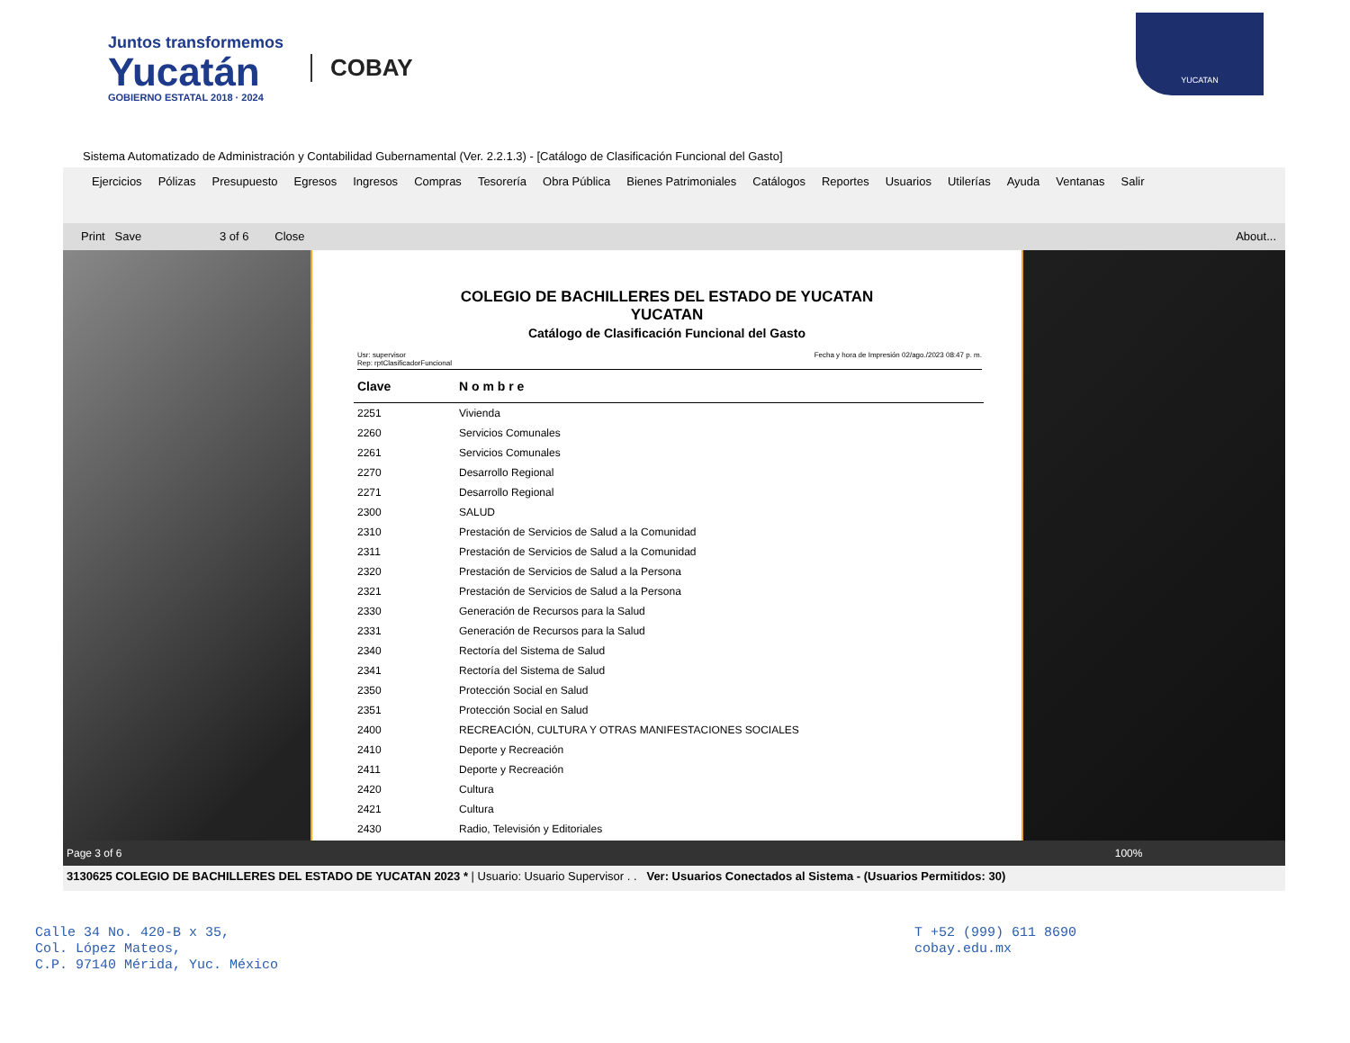Juntos transformemos
Yucatán
GOBIERNO ESTATAL 2018 · 2024
COBAY
YUCATAN
Sistema Automatizado de Administración y Contabilidad Gubernamental (Ver. 2.2.1.3) - [Catálogo de Clasificación Funcional del Gasto]
Ejercicios Pólizas Presupuesto Egresos Ingresos Compras Tesorería Obra Pública Bienes Patrimoniales Catálogos Reportes Usuarios Utilerías Ayuda Ventanas Salir
Print Save 3 of 6 Close About...
COLEGIO DE BACHILLERES DEL ESTADO DE YUCATAN
YUCATAN
Catálogo de Clasificación Funcional del Gasto
Usr: supervisor
Rep: rptClasificadorFuncional Fecha y hora de Impresión 02/ago./2023 08:47 p. m.
| Clave | N o m b r e |
| --- | --- |
| 2251 | Vivienda |
| 2260 | Servicios Comunales |
| 2261 | Servicios Comunales |
| 2270 | Desarrollo Regional |
| 2271 | Desarrollo Regional |
| 2300 | SALUD |
| 2310 | Prestación de Servicios de Salud a la Comunidad |
| 2311 | Prestación de Servicios de Salud a la Comunidad |
| 2320 | Prestación de Servicios de Salud a la Persona |
| 2321 | Prestación de Servicios de Salud a la Persona |
| 2330 | Generación de Recursos para la Salud |
| 2331 | Generación de Recursos para la Salud |
| 2340 | Rectoría del Sistema de Salud |
| 2341 | Rectoría del Sistema de Salud |
| 2350 | Protección Social en Salud |
| 2351 | Protección Social en Salud |
| 2400 | RECREACIÓN, CULTURA Y OTRAS MANIFESTACIONES SOCIALES |
| 2410 | Deporte y Recreación |
| 2411 | Deporte y Recreación |
| 2420 | Cultura |
| 2421 | Cultura |
| 2430 | Radio, Televisión y Editoriales |
Page 3 of 6 100%
3130625 COLEGIO DE BACHILLERES DEL ESTADO DE YUCATAN 2023 * | Usuario: Usuario Supervisor . . Ver: Usuarios Conectados al Sistema - (Usuarios Permitidos: 30)
Calle 34 No. 420-B x 35,
Col. López Mateos,
C.P. 97140 Mérida, Yuc. México
T +52 (999) 611 8690
cobay.edu.mx